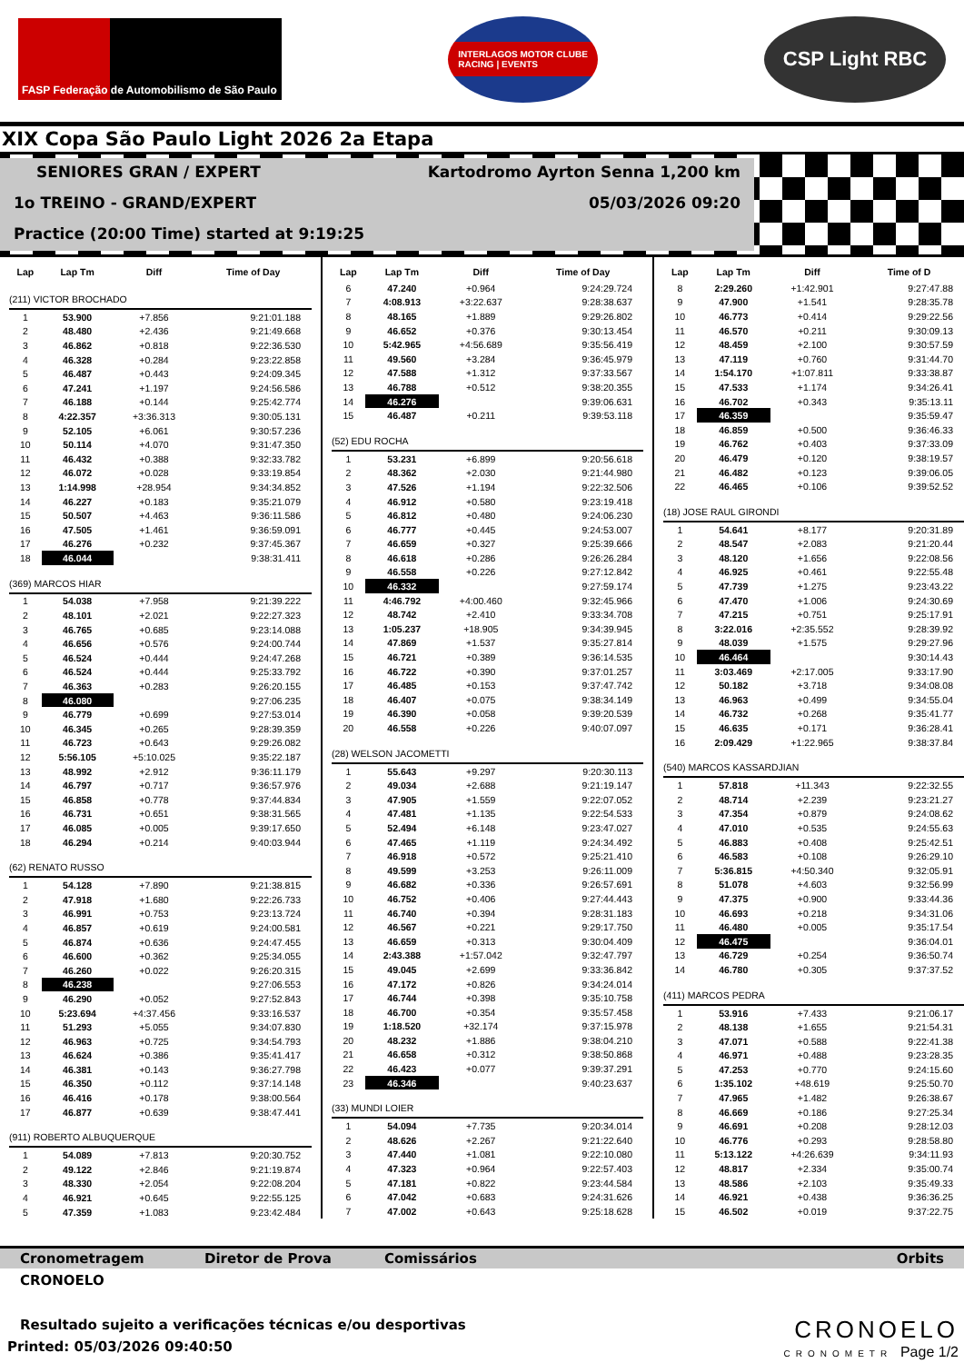FASP Federação de Automobilismo de São Paulo
INTERLAGOS MOTOR CLUBE
RACING | EVENTS
CSP Light RBC
XIX Copa São Paulo Light 2026 2a Etapa
SENIORES GRAN / EXPERT Kartodromo Ayrton Senna 1,200 km
1o TREINO - GRAND/EXPERT 05/03/2026 09:20
Practice (20:00 Time) started at 9:19:25
| Lap | Lap Tm | Diff | Time of Day |
| --- | --- | --- | --- |
| (211) VICTOR BROCHADO | | | |
| 1 | 53.900 | +7.856 | 9:21:01.188 |
| 2 | 48.480 | +2.436 | 9:21:49.668 |
| 3 | 46.862 | +0.818 | 9:22:36.530 |
| 4 | 46.328 | +0.284 | 9:23:22.858 |
| 5 | 46.487 | +0.443 | 9:24:09.345 |
| 6 | 47.241 | +1.197 | 9:24:56.586 |
| 7 | 46.188 | +0.144 | 9:25:42.774 |
| 8 | 4:22.357 | +3:36.313 | 9:30:05.131 |
| 9 | 52.105 | +6.061 | 9:30:57.236 |
| 10 | 50.114 | +4.070 | 9:31:47.350 |
| 11 | 46.432 | +0.388 | 9:32:33.782 |
| 12 | 46.072 | +0.028 | 9:33:19.854 |
| 13 | 1:14.998 | +28.954 | 9:34:34.852 |
| 14 | 46.227 | +0.183 | 9:35:21.079 |
| 15 | 50.507 | +4.463 | 9:36:11.586 |
| 16 | 47.505 | +1.461 | 9:36:59.091 |
| 17 | 46.276 | +0.232 | 9:37:45.367 |
| 18 | 46.044 | | 9:38:31.411 |
| (369) MARCOS HIAR | | | |
| 1 | 54.038 | +7.958 | 9:21:39.222 |
| 2 | 48.101 | +2.021 | 9:22:27.323 |
| 3 | 46.765 | +0.685 | 9:23:14.088 |
| 4 | 46.656 | +0.576 | 9:24:00.744 |
| 5 | 46.524 | +0.444 | 9:24:47.268 |
| 6 | 46.524 | +0.444 | 9:25:33.792 |
| 7 | 46.363 | +0.283 | 9:26:20.155 |
| 8 | 46.080 | | 9:27:06.235 |
| 9 | 46.779 | +0.699 | 9:27:53.014 |
| 10 | 46.345 | +0.265 | 9:28:39.359 |
| 11 | 46.723 | +0.643 | 9:29:26.082 |
| 12 | 5:56.105 | +5:10.025 | 9:35:22.187 |
| 13 | 48.992 | +2.912 | 9:36:11.179 |
| 14 | 46.797 | +0.717 | 9:36:57.976 |
| 15 | 46.858 | +0.778 | 9:37:44.834 |
| 16 | 46.731 | +0.651 | 9:38:31.565 |
| 17 | 46.085 | +0.005 | 9:39:17.650 |
| 18 | 46.294 | +0.214 | 9:40:03.944 |
| (62) RENATO RUSSO | | | |
| 1 | 54.128 | +7.890 | 9:21:38.815 |
| 2 | 47.918 | +1.680 | 9:22:26.733 |
| 3 | 46.991 | +0.753 | 9:23:13.724 |
| 4 | 46.857 | +0.619 | 9:24:00.581 |
| 5 | 46.874 | +0.636 | 9:24:47.455 |
| 6 | 46.600 | +0.362 | 9:25:34.055 |
| 7 | 46.260 | +0.022 | 9:26:20.315 |
| 8 | 46.238 | | 9:27:06.553 |
| 9 | 46.290 | +0.052 | 9:27:52.843 |
| 10 | 5:23.694 | +4:37.456 | 9:33:16.537 |
| 11 | 51.293 | +5.055 | 9:34:07.830 |
| 12 | 46.963 | +0.725 | 9:34:54.793 |
| 13 | 46.624 | +0.386 | 9:35:41.417 |
| 14 | 46.381 | +0.143 | 9:36:27.798 |
| 15 | 46.350 | +0.112 | 9:37:14.148 |
| 16 | 46.416 | +0.178 | 9:38:00.564 |
| 17 | 46.877 | +0.639 | 9:38:47.441 |
| (911) ROBERTO ALBUQUERQUE | | | |
| 1 | 54.089 | +7.813 | 9:20:30.752 |
| 2 | 49.122 | +2.846 | 9:21:19.874 |
| 3 | 48.330 | +2.054 | 9:22:08.204 |
| 4 | 46.921 | +0.645 | 9:22:55.125 |
| 5 | 47.359 | +1.083 | 9:23:42.484 |
| Lap | Lap Tm | Diff | Time of Day |
| --- | --- | --- | --- |
| 6 | 47.240 | +0.964 | 9:24:29.724 |
| 7 | 4:08.913 | +3:22.637 | 9:28:38.637 |
| 8 | 48.165 | +1.889 | 9:29:26.802 |
| 9 | 46.652 | +0.376 | 9:30:13.454 |
| 10 | 5:42.965 | +4:56.689 | 9:35:56.419 |
| 11 | 49.560 | +3.284 | 9:36:45.979 |
| 12 | 47.588 | +1.312 | 9:37:33.567 |
| 13 | 46.788 | +0.512 | 9:38:20.355 |
| 14 | 46.276 | | 9:39:06.631 |
| 15 | 46.487 | +0.211 | 9:39:53.118 |
| (52) EDU ROCHA | | | |
| 1 | 53.231 | +6.899 | 9:20:56.618 |
| 2 | 48.362 | +2.030 | 9:21:44.980 |
| 3 | 47.526 | +1.194 | 9:22:32.506 |
| 4 | 46.912 | +0.580 | 9:23:19.418 |
| 5 | 46.812 | +0.480 | 9:24:06.230 |
| 6 | 46.777 | +0.445 | 9:24:53.007 |
| 7 | 46.659 | +0.327 | 9:25:39.666 |
| 8 | 46.618 | +0.286 | 9:26:26.284 |
| 9 | 46.558 | +0.226 | 9:27:12.842 |
| 10 | 46.332 | | 9:27:59.174 |
| 11 | 4:46.792 | +4:00.460 | 9:32:45.966 |
| 12 | 48.742 | +2.410 | 9:33:34.708 |
| 13 | 1:05.237 | +18.905 | 9:34:39.945 |
| 14 | 47.869 | +1.537 | 9:35:27.814 |
| 15 | 46.721 | +0.389 | 9:36:14.535 |
| 16 | 46.722 | +0.390 | 9:37:01.257 |
| 17 | 46.485 | +0.153 | 9:37:47.742 |
| 18 | 46.407 | +0.075 | 9:38:34.149 |
| 19 | 46.390 | +0.058 | 9:39:20.539 |
| 20 | 46.558 | +0.226 | 9:40:07.097 |
| (28) WELSON JACOMETTI | | | |
| 1 | 55.643 | +9.297 | 9:20:30.113 |
| 2 | 49.034 | +2.688 | 9:21:19.147 |
| 3 | 47.905 | +1.559 | 9:22:07.052 |
| 4 | 47.481 | +1.135 | 9:22:54.533 |
| 5 | 52.494 | +6.148 | 9:23:47.027 |
| 6 | 47.465 | +1.119 | 9:24:34.492 |
| 7 | 46.918 | +0.572 | 9:25:21.410 |
| 8 | 49.599 | +3.253 | 9:26:11.009 |
| 9 | 46.682 | +0.336 | 9:26:57.691 |
| 10 | 46.752 | +0.406 | 9:27:44.443 |
| 11 | 46.740 | +0.394 | 9:28:31.183 |
| 12 | 46.567 | +0.221 | 9:29:17.750 |
| 13 | 46.659 | +0.313 | 9:30:04.409 |
| 14 | 2:43.388 | +1:57.042 | 9:32:47.797 |
| 15 | 49.045 | +2.699 | 9:33:36.842 |
| 16 | 47.172 | +0.826 | 9:34:24.014 |
| 17 | 46.744 | +0.398 | 9:35:10.758 |
| 18 | 46.700 | +0.354 | 9:35:57.458 |
| 19 | 1:18.520 | +32.174 | 9:37:15.978 |
| 20 | 48.232 | +1.886 | 9:38:04.210 |
| 21 | 46.658 | +0.312 | 9:38:50.868 |
| 22 | 46.423 | +0.077 | 9:39:37.291 |
| 23 | 46.346 | | 9:40:23.637 |
| (33) MUNDI LOIER | | | |
| 1 | 54.094 | +7.735 | 9:20:34.014 |
| 2 | 48.626 | +2.267 | 9:21:22.640 |
| 3 | 47.440 | +1.081 | 9:22:10.080 |
| 4 | 47.323 | +0.964 | 9:22:57.403 |
| 5 | 47.181 | +0.822 | 9:23:44.584 |
| 6 | 47.042 | +0.683 | 9:24:31.626 |
| 7 | 47.002 | +0.643 | 9:25:18.628 |
| Lap | Lap Tm | Diff | Time of D |
| --- | --- | --- | --- |
| 8 | 2:29.260 | +1:42.901 | 9:27:47.88 |
| 9 | 47.900 | +1.541 | 9:28:35.78 |
| 10 | 46.773 | +0.414 | 9:29:22.56 |
| 11 | 46.570 | +0.211 | 9:30:09.13 |
| 12 | 48.459 | +2.100 | 9:30:57.59 |
| 13 | 47.119 | +0.760 | 9:31:44.70 |
| 14 | 1:54.170 | +1:07.811 | 9:33:38.87 |
| 15 | 47.533 | +1.174 | 9:34:26.41 |
| 16 | 46.702 | +0.343 | 9:35:13.11 |
| 17 | 46.359 | | 9:35:59.47 |
| 18 | 46.859 | +0.500 | 9:36:46.33 |
| 19 | 46.762 | +0.403 | 9:37:33.09 |
| 20 | 46.479 | +0.120 | 9:38:19.57 |
| 21 | 46.482 | +0.123 | 9:39:06.05 |
| 22 | 46.465 | +0.106 | 9:39:52.52 |
| (18) JOSE RAUL GIRONDI | | | |
| 1 | 54.641 | +8.177 | 9:20:31.89 |
| 2 | 48.547 | +2.083 | 9:21:20.44 |
| 3 | 48.120 | +1.656 | 9:22:08.56 |
| 4 | 46.925 | +0.461 | 9:22:55.48 |
| 5 | 47.739 | +1.275 | 9:23:43.22 |
| 6 | 47.470 | +1.006 | 9:24:30.69 |
| 7 | 47.215 | +0.751 | 9:25:17.91 |
| 8 | 3:22.016 | +2:35.552 | 9:28:39.92 |
| 9 | 48.039 | +1.575 | 9:29:27.96 |
| 10 | 46.464 | | 9:30:14.43 |
| 11 | 3:03.469 | +2:17.005 | 9:33:17.90 |
| 12 | 50.182 | +3.718 | 9:34:08.08 |
| 13 | 46.963 | +0.499 | 9:34:55.04 |
| 14 | 46.732 | +0.268 | 9:35:41.77 |
| 15 | 46.635 | +0.171 | 9:36:28.41 |
| 16 | 2:09.429 | +1:22.965 | 9:38:37.84 |
| (540) MARCOS KASSARDJIAN | | | |
| 1 | 57.818 | +11.343 | 9:22:32.55 |
| 2 | 48.714 | +2.239 | 9:23:21.27 |
| 3 | 47.354 | +0.879 | 9:24:08.62 |
| 4 | 47.010 | +0.535 | 9:24:55.63 |
| 5 | 46.883 | +0.408 | 9:25:42.51 |
| 6 | 46.583 | +0.108 | 9:26:29.10 |
| 7 | 5:36.815 | +4:50.340 | 9:32:05.91 |
| 8 | 51.078 | +4.603 | 9:32:56.99 |
| 9 | 47.375 | +0.900 | 9:33:44.36 |
| 10 | 46.693 | +0.218 | 9:34:31.06 |
| 11 | 46.480 | +0.005 | 9:35:17.54 |
| 12 | 46.475 | | 9:36:04.01 |
| 13 | 46.729 | +0.254 | 9:36:50.74 |
| 14 | 46.780 | +0.305 | 9:37:37.52 |
| (411) MARCOS PEDRA | | | |
| 1 | 53.916 | +7.433 | 9:21:06.17 |
| 2 | 48.138 | +1.655 | 9:21:54.31 |
| 3 | 47.071 | +0.588 | 9:22:41.38 |
| 4 | 46.971 | +0.488 | 9:23:28.35 |
| 5 | 47.253 | +0.770 | 9:24:15.60 |
| 6 | 1:35.102 | +48.619 | 9:25:50.70 |
| 7 | 47.965 | +1.482 | 9:26:38.67 |
| 8 | 46.669 | +0.186 | 9:27:25.34 |
| 9 | 46.691 | +0.208 | 9:28:12.03 |
| 10 | 46.776 | +0.293 | 9:28:58.80 |
| 11 | 5:13.122 | +4:26.639 | 9:34:11.93 |
| 12 | 48.817 | +2.334 | 9:35:00.74 |
| 13 | 48.586 | +2.103 | 9:35:49.33 |
| 14 | 46.921 | +0.438 | 9:36:36.25 |
| 15 | 46.502 | +0.019 | 9:37:22.75 |
Cronometragem Diretor de Prova Comissários Orbits
CRONOELO
Resultado sujeito a verificações técnicas e/ou desportivas
Printed: 05/03/2026 09:40:50
CRONOELO
CRONOMETR Page 1/2